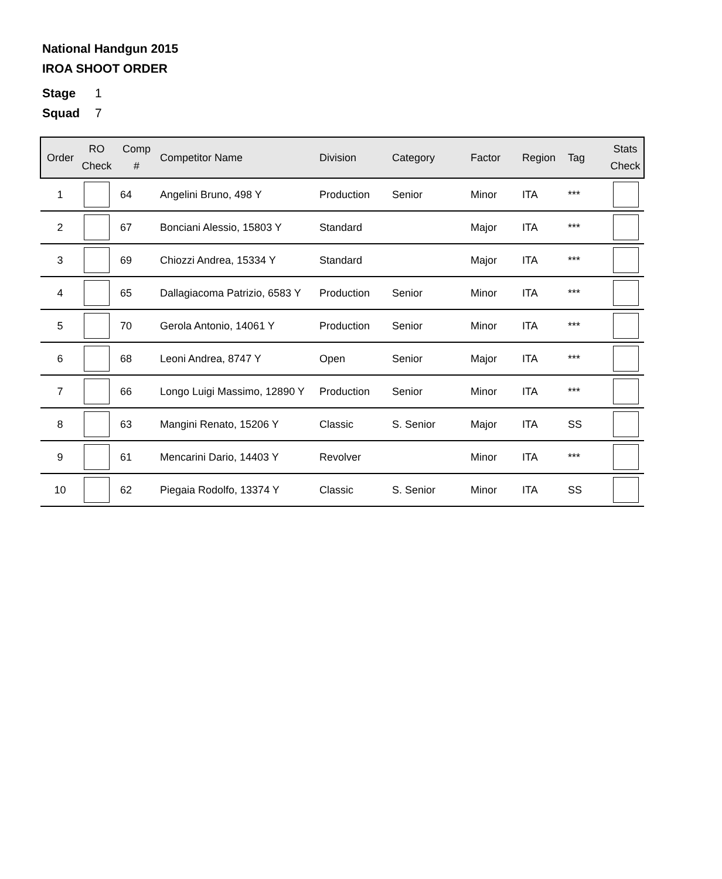National Handgun 2015
IROA SHOOT ORDER
Stage 1
Squad 7
| Order | RO Check | Comp # | Competitor Name | Division | Category | Factor | Region | Tag | Stats Check |
| --- | --- | --- | --- | --- | --- | --- | --- | --- | --- |
| 1 | | 64 | Angelini Bruno, 498 Y | Production | Senior | Minor | ITA | *** | |
| 2 | | 67 | Bonciani Alessio, 15803 Y | Standard | | Major | ITA | *** | |
| 3 | | 69 | Chiozzi Andrea, 15334 Y | Standard | | Major | ITA | *** | |
| 4 | | 65 | Dallagiacoma Patrizio, 6583 Y | Production | Senior | Minor | ITA | *** | |
| 5 | | 70 | Gerola Antonio, 14061 Y | Production | Senior | Minor | ITA | *** | |
| 6 | | 68 | Leoni Andrea, 8747 Y | Open | Senior | Major | ITA | *** | |
| 7 | | 66 | Longo Luigi Massimo, 12890 Y | Production | Senior | Minor | ITA | *** | |
| 8 | | 63 | Mangini Renato, 15206 Y | Classic | S. Senior | Major | ITA | SS | |
| 9 | | 61 | Mencarini Dario, 14403 Y | Revolver | | Minor | ITA | *** | |
| 10 | | 62 | Piegaia Rodolfo, 13374 Y | Classic | S. Senior | Minor | ITA | SS | |